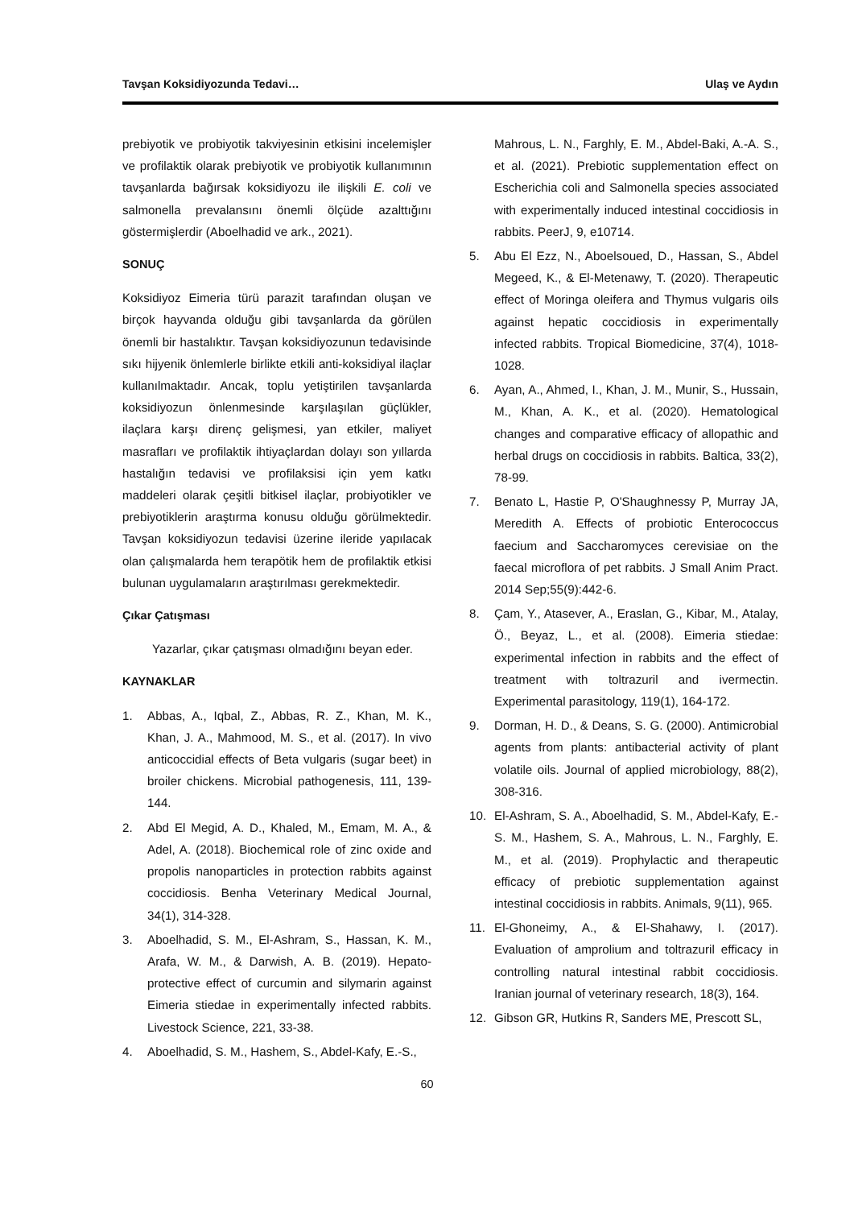Tavşan Koksidiyozunda Tedavi… Ulaş ve Aydın
prebiyotik ve probiyotik takviyesinin etkisini incelemişler ve profilaktik olarak prebiyotik ve probiyotik kullanımının tavşanlarda bağırsak koksidiyozu ile ilişkili E. coli ve salmonella prevalansını önemli ölçüde azalttığını göstermişlerdir (Aboelhadid ve ark., 2021).
SONUÇ
Koksidiyoz Eimeria türü parazit tarafından oluşan ve birçok hayvanda olduğu gibi tavşanlarda da görülen önemli bir hastalıktır. Tavşan koksidiyozunun tedavisinde sıkı hijyenik önlemlerle birlikte etkili anti-koksidiyal ilaçlar kullanılmaktadır. Ancak, toplu yetiştirilen tavşanlarda koksidiyozun önlenmesinde karşılaşılan güçlükler, ilaçlara karşı direnç gelişmesi, yan etkiler, maliyet masrafları ve profilaktik ihtiyaçlardan dolayı son yıllarda hastalığın tedavisi ve profilaksisi için yem katkı maddeleri olarak çeşitli bitkisel ilaçlar, probiyotikler ve prebiyotiklerin araştırma konusu olduğu görülmektedir. Tavşan koksidiyozun tedavisi üzerine ileride yapılacak olan çalışmalarda hem terapötik hem de profilaktik etkisi bulunan uygulamaların araştırılması gerekmektedir.
Çıkar Çatışması
Yazarlar, çıkar çatışması olmadığını beyan eder.
KAYNAKLAR
1. Abbas, A., Iqbal, Z., Abbas, R. Z., Khan, M. K., Khan, J. A., Mahmood, M. S., et al. (2017). In vivo anticoccidial effects of Beta vulgaris (sugar beet) in broiler chickens. Microbial pathogenesis, 111, 139-144.
2. Abd El Megid, A. D., Khaled, M., Emam, M. A., & Adel, A. (2018). Biochemical role of zinc oxide and propolis nanoparticles in protection rabbits against coccidiosis. Benha Veterinary Medical Journal, 34(1), 314-328.
3. Aboelhadid, S. M., El-Ashram, S., Hassan, K. M., Arafa, W. M., & Darwish, A. B. (2019). Hepato-protective effect of curcumin and silymarin against Eimeria stiedae in experimentally infected rabbits. Livestock Science, 221, 33-38.
4. Aboelhadid, S. M., Hashem, S., Abdel-Kafy, E.-S.,
Mahrous, L. N., Farghly, E. M., Abdel-Baki, A.-A. S., et al. (2021). Prebiotic supplementation effect on Escherichia coli and Salmonella species associated with experimentally induced intestinal coccidiosis in rabbits. PeerJ, 9, e10714.
5. Abu El Ezz, N., Aboelsoued, D., Hassan, S., Abdel Megeed, K., & El-Metenawy, T. (2020). Therapeutic effect of Moringa oleifera and Thymus vulgaris oils against hepatic coccidiosis in experimentally infected rabbits. Tropical Biomedicine, 37(4), 1018-1028.
6. Ayan, A., Ahmed, I., Khan, J. M., Munir, S., Hussain, M., Khan, A. K., et al. (2020). Hematological changes and comparative efficacy of allopathic and herbal drugs on coccidiosis in rabbits. Baltica, 33(2), 78-99.
7. Benato L, Hastie P, O'Shaughnessy P, Murray JA, Meredith A. Effects of probiotic Enterococcus faecium and Saccharomyces cerevisiae on the faecal microflora of pet rabbits. J Small Anim Pract. 2014 Sep;55(9):442-6.
8. Çam, Y., Atasever, A., Eraslan, G., Kibar, M., Atalay, Ö., Beyaz, L., et al. (2008). Eimeria stiedae: experimental infection in rabbits and the effect of treatment with toltrazuril and ivermectin. Experimental parasitology, 119(1), 164-172.
9. Dorman, H. D., & Deans, S. G. (2000). Antimicrobial agents from plants: antibacterial activity of plant volatile oils. Journal of applied microbiology, 88(2), 308-316.
10. El-Ashram, S. A., Aboelhadid, S. M., Abdel-Kafy, E.-S. M., Hashem, S. A., Mahrous, L. N., Farghly, E. M., et al. (2019). Prophylactic and therapeutic efficacy of prebiotic supplementation against intestinal coccidiosis in rabbits. Animals, 9(11), 965.
11. El-Ghoneimy, A., & El-Shahawy, I. (2017). Evaluation of amprolium and toltrazuril efficacy in controlling natural intestinal rabbit coccidiosis. Iranian journal of veterinary research, 18(3), 164.
12. Gibson GR, Hutkins R, Sanders ME, Prescott SL,
60